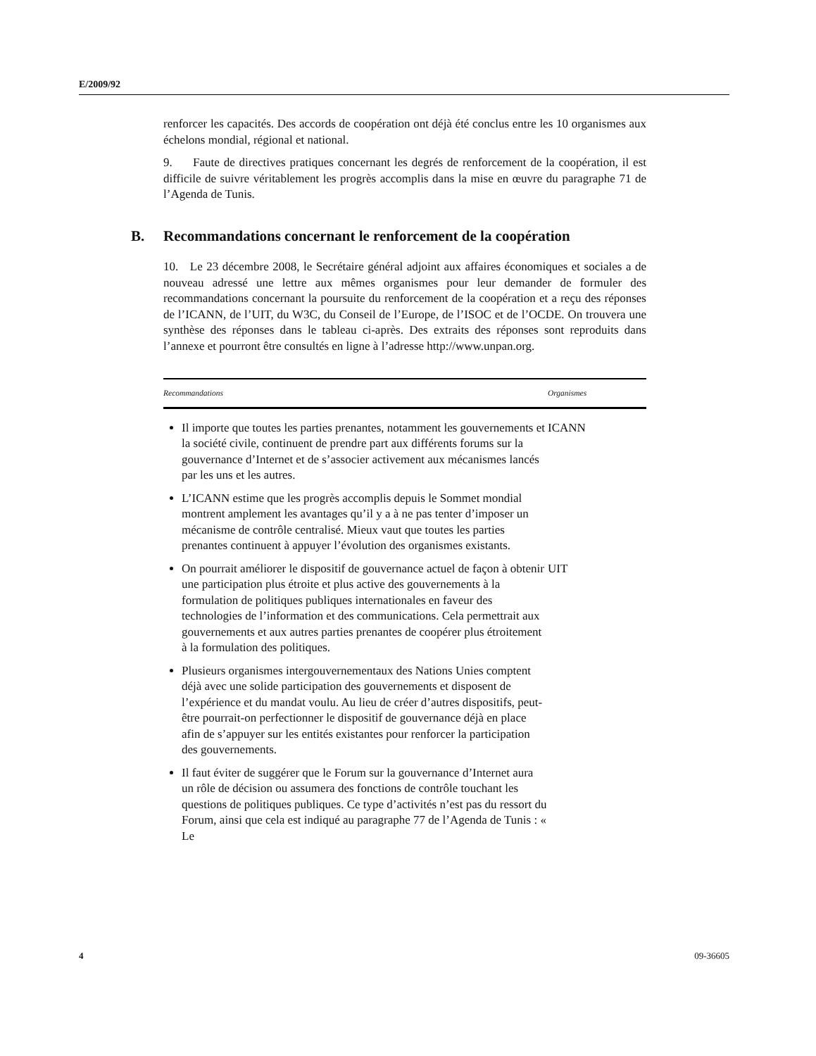E/2009/92
renforcer les capacités. Des accords de coopération ont déjà été conclus entre les 10 organismes aux échelons mondial, régional et national.
9. Faute de directives pratiques concernant les degrés de renforcement de la coopération, il est difficile de suivre véritablement les progrès accomplis dans la mise en œuvre du paragraphe 71 de l’Agenda de Tunis.
B. Recommandations concernant le renforcement de la coopération
10. Le 23 décembre 2008, le Secrétaire général adjoint aux affaires économiques et sociales a de nouveau adressé une lettre aux mêmes organismes pour leur demander de formuler des recommandations concernant la poursuite du renforcement de la coopération et a reçu des réponses de l’ICANN, de l’UIT, du W3C, du Conseil de l’Europe, de l’ISOC et de l’OCDE. On trouvera une synthèse des réponses dans le tableau ci-après. Des extraits des réponses sont reproduits dans l’annexe et pourront être consultés en ligne à l’adresse http://www.unpan.org.
| Recommandations | Organismes |
| --- | --- |
| Il importe que toutes les parties prenantes, notamment les gouvernements et la société civile, continuent de prendre part aux différents forums sur la gouvernance d’Internet et de s’associer activement aux mécanismes lancés par les uns et les autres. L’ICANN estime que les progrès accomplis depuis le Sommet mondial montrent amplement les avantages qu’il y a à ne pas tenter d’imposer un mécanisme de contrôle centralisé. Mieux vaut que toutes les parties prenantes continuent à appuyer l’évolution des organismes existants. | ICANN |
| On pourrait améliorer le dispositif de gouvernance actuel de façon à obtenir une participation plus étroite et plus active des gouvernements à la formulation de politiques publiques internationales en faveur des technologies de l’information et des communications. Cela permettrait aux gouvernements et aux autres parties prenantes de coopérer plus étroitement à la formulation des politiques. Plusieurs organismes intergouvernementaux des Nations Unies comptent déjà avec une solide participation des gouvernements et disposent de l’expérience et du mandat voulu. Au lieu de créer d’autres dispositifs, peut-être pourrait-on perfectionner le dispositif de gouvernance déjà en place afin de s’appuyer sur les entités existantes pour renforcer la participation des gouvernements. Il faut éviter de suggérer que le Forum sur la gouvernance d’Internet aura un rôle de décision ou assumera des fonctions de contrôle touchant les questions de politiques publiques. Ce type d’activités n’est pas du ressort du Forum, ainsi que cela est indiqué au paragraphe 77 de l’Agenda de Tunis : « Le | UIT |
4 09-36605